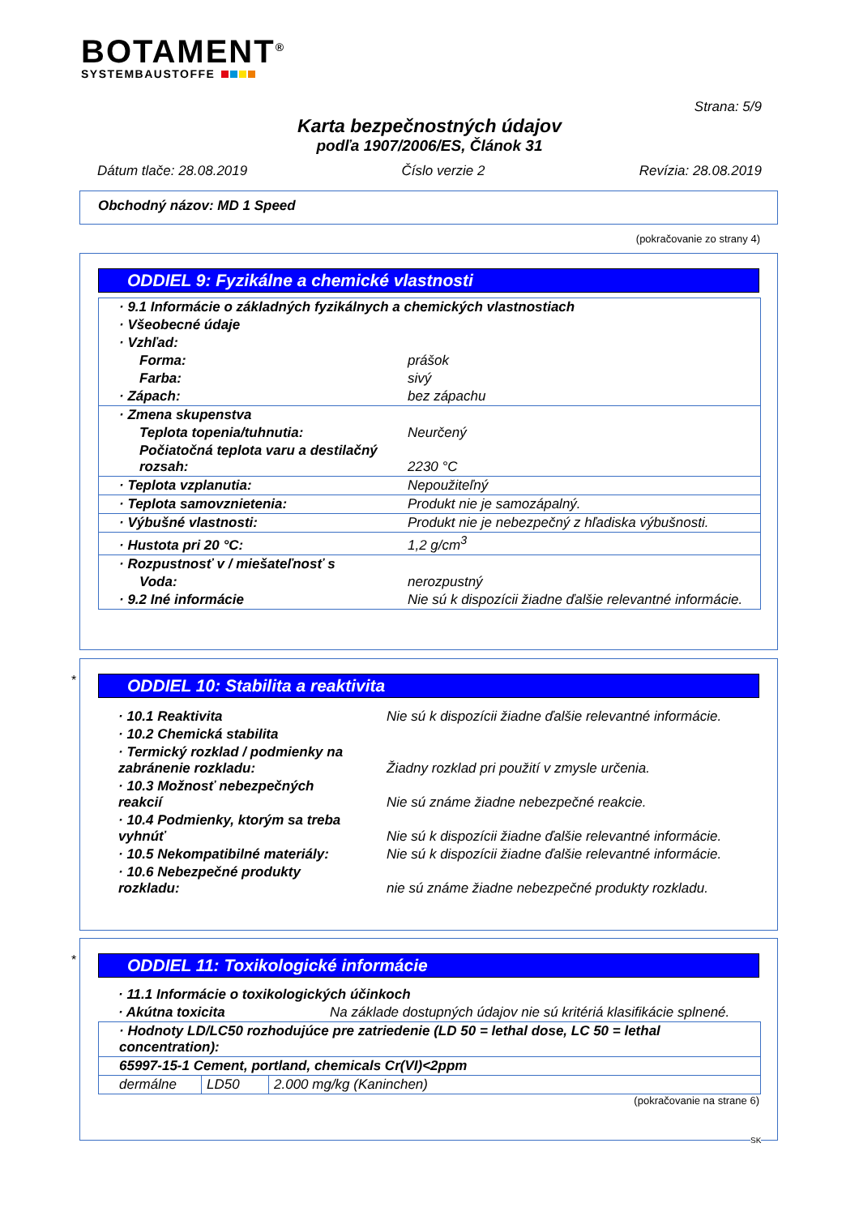BOTAMENT<sup>®</sup>
SYSTEMBAUSTOFFE
Strana: 5/9
Karta bezpečnostných údajov
podľa 1907/2006/ES, Článok 31
Dátum tlače: 28.08.2019 Číslo verzie 2 Revízia: 28.08.2019
Obchodný názov: MD 1 Speed
(pokračovanie zo strany 4)
ODDIEL 9: Fyzikálne a chemické vlastnosti
| · 9.1 Informácie o základných fyzikálnych a chemických vlastnostiach | |
| · Všeobecné údaje | |
| · Vzhľad: | |
| Forma: | prášok |
| Farba: | sivý |
| · Zápach: | bez zápachu |
| · Zmena skupenstva | |
| Teplota topenia/tuhnutia: | Neurčený |
| Počiatočná teplota varu a destilačný rozsah: | 2230 °C |
| · Teplota vzplanutia: | Nepoužiteľný |
| · Teplota samovznietenia: | Produkt nie je samozápalný. |
| · Výbušné vlastnosti: | Produkt nie je nebezpečný z hľadiska výbušnosti. |
| · Hustota pri 20 °C: | 1,2 g/cm<sup>3</sup> |
| · Rozpustnosť v / miešateľnosť s | |
| Voda: | nerozpustný |
| · 9.2 Iné informácie | Nie sú k dispozícii žiadne ďalšie relevantné informácie. |
*
ODDIEL 10: Stabilita a reaktivita
| · 10.1 Reaktivita | Nie sú k dispozícii žiadne ďalšie relevantné informácie. |
| · 10.2 Chemická stabilita | |
| · Termický rozklad / podmienky na zabránenie rozkladu: | Žiadny rozklad pri použití v zmysle určenia. |
| · 10.3 Možnosť nebezpečných reakcií | Nie sú známe žiadne nebezpečné reakcie. |
| · 10.4 Podmienky, ktorým sa treba vyhnúť | Nie sú k dispozícii žiadne ďalšie relevantné informácie. |
| · 10.5 Nekompatibilné materiály: | Nie sú k dispozícii žiadne ďalšie relevantné informácie. |
| · 10.6 Nebezpečné produkty rozkladu: | nie sú známe žiadne nebezpečné produkty rozkladu. |
*
ODDIEL 11: Toxikologické informácie
| · 11.1 Informácie o toxikologických účinkoch | |
| · Akútna toxicita | Na základe dostupných údajov nie sú kritériá klasifikácie splnené. |
| · Hodnoty LD/LC50 rozhodujúce pre zatriedenie (LD 50 = lethal dose, LC 50 = lethal concentration): | | |
| 65997-15-1 Cement, portland, chemicals Cr(VI)<2ppm | | |
| dermálne | LD50 | 2.000 mg/kg (Kaninchen) |
(pokračovanie na strane 6)
SK